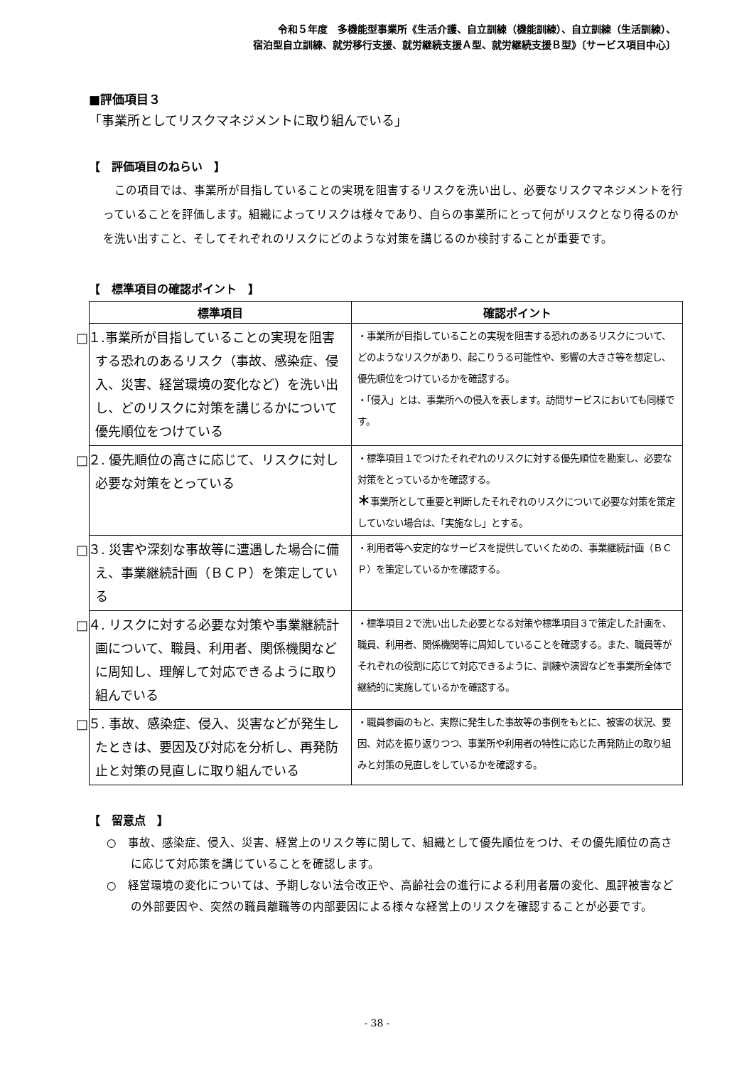令和５年度　多機能型事業所《生活介護、自立訓練（機能訓練）、自立訓練（生活訓練）、
宿泊型自立訓練、就労移行支援、就労継続支援Ａ型、就労継続支援Ｂ型》〔サービス項目中心〕
■評価項目３
「事業所としてリスクマネジメントに取り組んでいる」
【　評価項目のねらい　】
この項目では、事業所が目指していることの実現を阻害するリスクを洗い出し、必要なリスクマネジメントを行っていることを評価します。組織によってリスクは様々であり、自らの事業所にとって何がリスクとなり得るのかを洗い出すこと、そしてそれぞれのリスクにどのような対策を講じるのか検討することが重要です。
【　標準項目の確認ポイント　】
| 標準項目 | 確認ポイント |
| --- | --- |
| □１.事業所が目指していることの実現を阻害する恐れのあるリスク（事故、感染症、侵入、災害、経営環境の変化など）を洗い出し、どのリスクに対策を講じるかについて優先順位をつけている | ・事業所が目指していることの実現を阻害する恐れのあるリスクについて、どのようなリスクがあり、起こりうる可能性や、影響の大きさ等を想定し、優先順位をつけているかを確認する。 ・「侵入」とは、事業所への侵入を表します。訪問サービスにおいても同様です。 |
| □２. 優先順位の高さに応じて、リスクに対し必要な対策をとっている | ・標準項目１でつけたそれぞれのリスクに対する優先順位を勘案し、必要な対策をとっているかを確認する。 ＊ 事業所として重要と判断したそれぞれのリスクについて必要な対策を策定していない場合は、「実施なし」とする。 |
| □３. 災害や深刻な事故等に遭遇した場合に備え、事業継続計画（ＢＣＰ）を策定している | ・利用者等へ安定的なサービスを提供していくための、事業継続計画（ＢＣＰ）を策定しているかを確認する。 |
| □４. リスクに対する必要な対策や事業継続計画について、職員、利用者、関係機関などに周知し、理解して対応できるように取り組んでいる | ・標準項目２で洗い出した必要となる対策や標準項目３で策定した計画を、職員、利用者、関係機関等に周知していることを確認する。また、職員等がそれぞれの役割に応じて対応できるように、訓練や演習などを事業所全体で継続的に実施しているかを確認する。 |
| □５. 事故、感染症、侵入、災害などが発生したときは、要因及び対応を分析し、再発防止と対策の見直しに取り組んでいる | ・職員参画のもと、実際に発生した事故等の事例をもとに、被害の状況、要因、対応を振り返りつつ、事業所や利用者の特性に応じた再発防止の取り組みと対策の見直しをしているかを確認する。 |
【　留意点　】
○　事故、感染症、侵入、災害、経営上のリスク等に関して、組織として優先順位をつけ、その優先順位の高さに応じて対応策を講じていることを確認します。
○　経営環境の変化については、予期しない法令改正や、高齢社会の進行による利用者層の変化、風評被害などの外部要因や、突然の職員離職等の内部要因による様々な経営上のリスクを確認することが必要です。
- 38 -